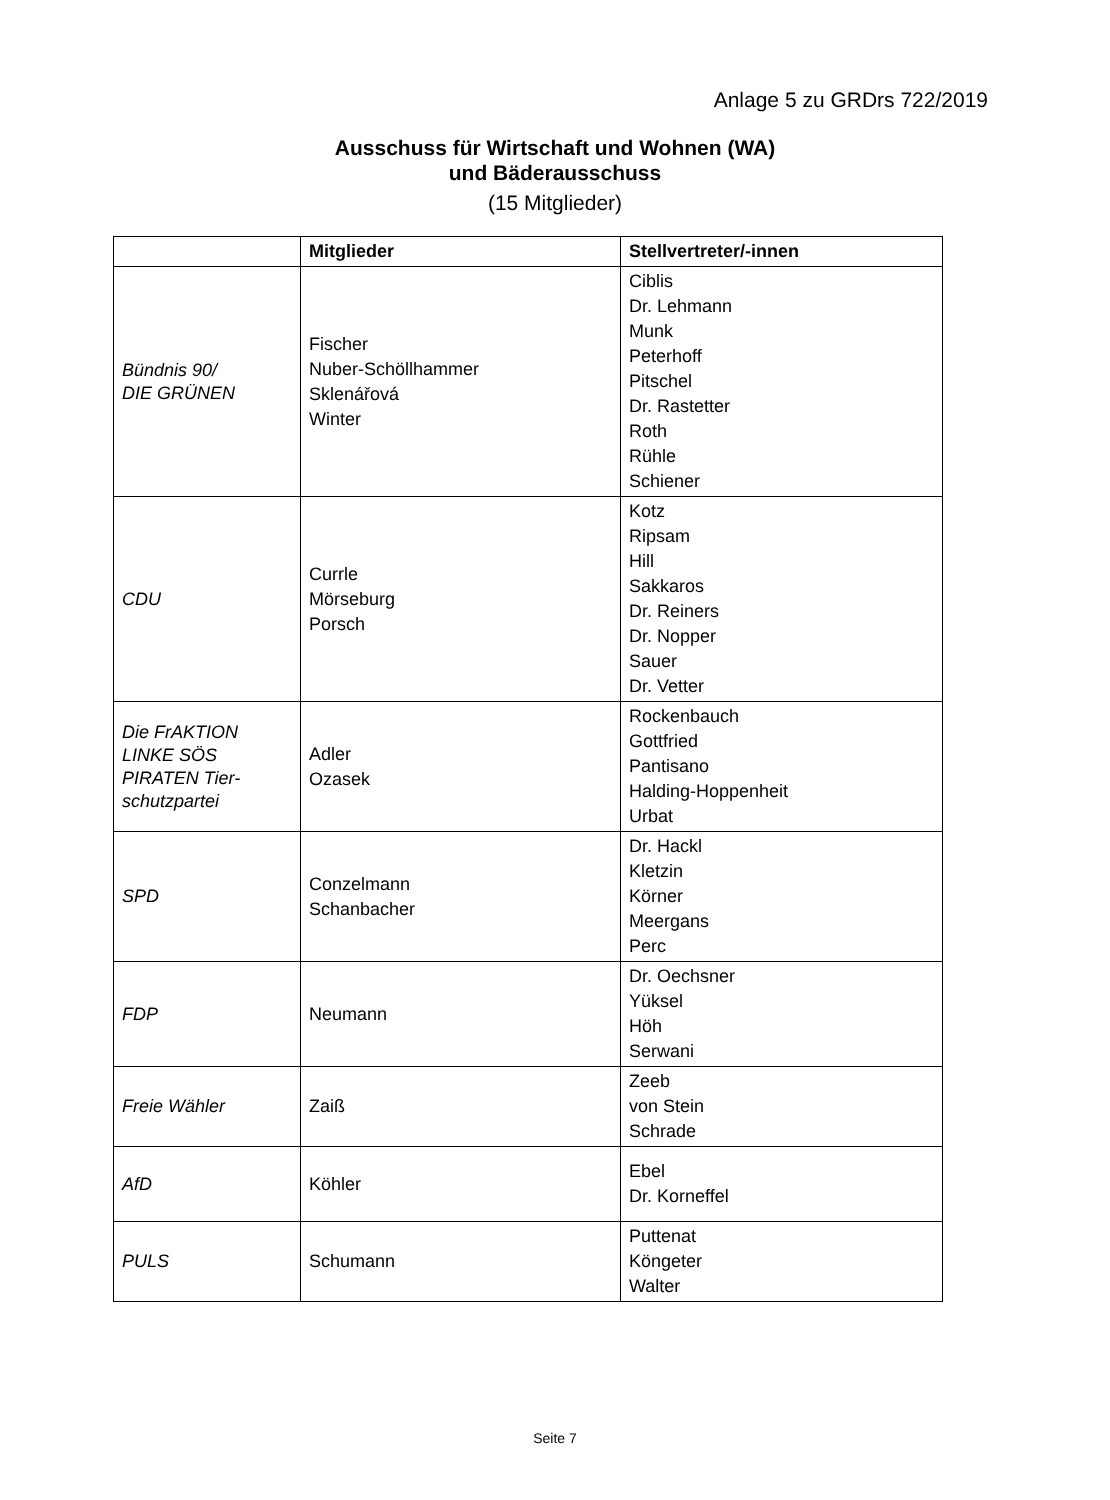Anlage 5 zu GRDrs 722/2019
Ausschuss für Wirtschaft und Wohnen (WA)
und Bäderausschuss
(15 Mitglieder)
| | Mitglieder | Stellvertreter/-innen |
| --- | --- | --- |
| Bündnis 90/ DIE GRÜNEN | Fischer Nuber-Schöllhammer Sklenářová Winter | Ciblis Dr. Lehmann Munk Peterhoff Pitschel Dr. Rastetter Roth Rühle Schiener |
| CDU | Currle Mörseburg Porsch | Kotz Ripsam Hill Sakkaros Dr. Reiners Dr. Nopper Sauer Dr. Vetter |
| Die FrAKTION LINKE SÖS PIRATEN Tier- schutzpartei | Adler Ozasek | Rockenbauch Gottfried Pantisano Halding-Hoppenheit Urbat |
| SPD | Conzelmann Schanbacher | Dr. Hackl Kletzin Körner Meergans Perc |
| FDP | Neumann | Dr. Oechsner Yüksel Höh Serwani |
| Freie Wähler | Zaiß | Zeeb von Stein Schrade |
| AfD | Köhler | Ebel Dr. Korneffel |
| PULS | Schumann | Puttenat Köngeter Walter |
Seite 7